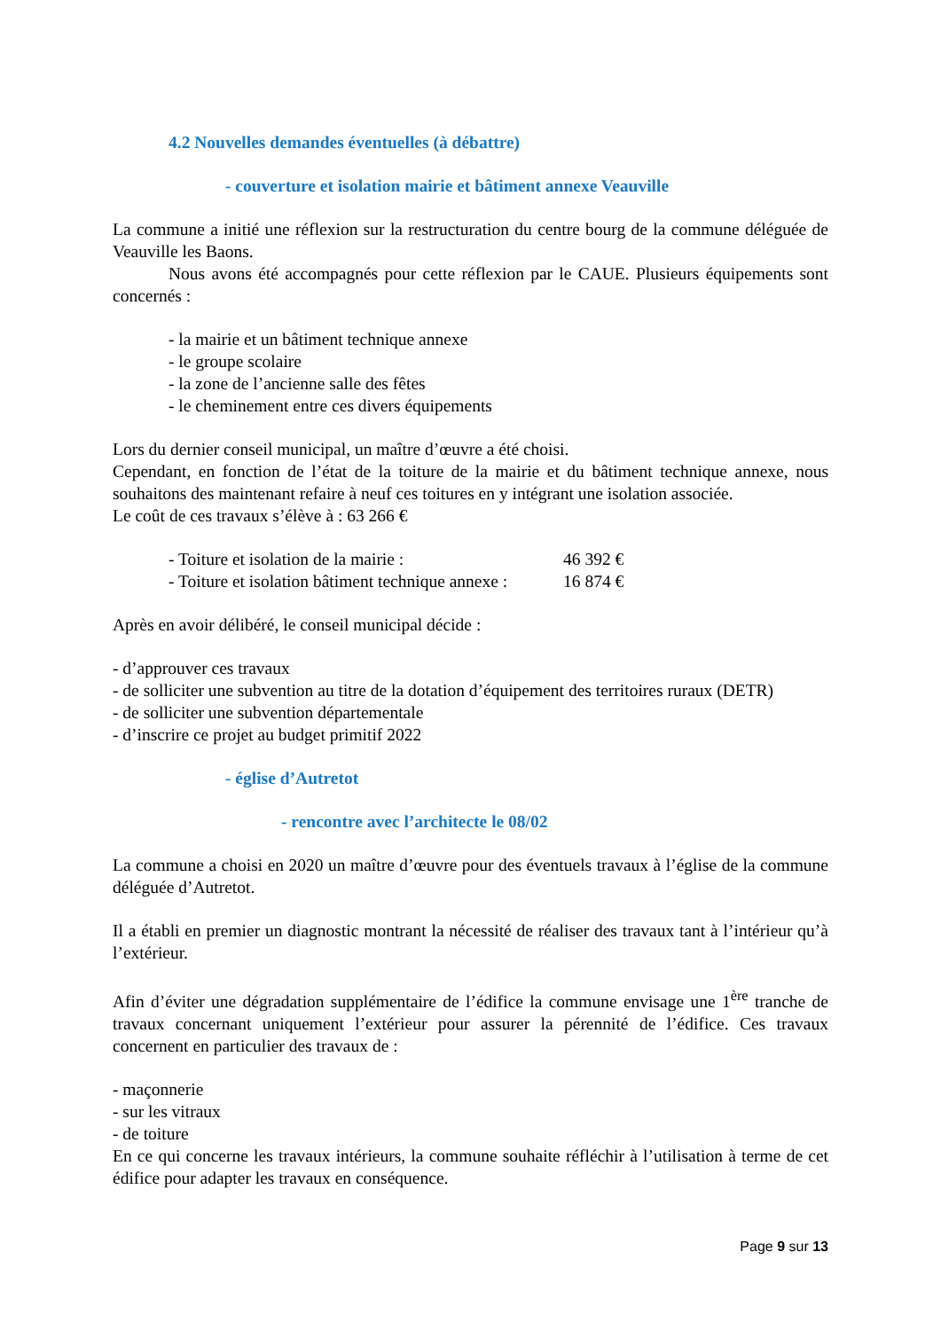4.2 Nouvelles demandes éventuelles (à débattre)
- couverture et isolation mairie et bâtiment annexe Veauville
La commune a initié une réflexion sur la restructuration du centre bourg de la commune déléguée de Veauville les Baons.
Nous avons été accompagnés pour cette réflexion par le CAUE. Plusieurs équipements sont concernés :
- la mairie et un bâtiment technique annexe
- le groupe scolaire
- la zone de l’ancienne salle des fêtes
- le cheminement entre ces divers équipements
Lors du dernier conseil municipal, un maître d’œuvre a été choisi.
Cependant, en fonction de l’état de la toiture de la mairie et du bâtiment technique annexe, nous souhaitons des maintenant refaire à neuf ces toitures en y intégrant une isolation associée.
Le coût de ces travaux s’élève à : 63 266 €
- Toiture et isolation de la mairie : 46 392 €
- Toiture et isolation bâtiment technique annexe : 16 874 €
Après en avoir délibéré, le conseil municipal décide :
- d’approuver ces travaux
- de solliciter une subvention au titre de la dotation d’équipement des territoires ruraux (DETR)
- de solliciter une subvention départementale
- d’inscrire ce projet au budget primitif 2022
- église d’Autretot
- rencontre avec l’architecte le 08/02
La commune a choisi en 2020 un maître d’œuvre pour des éventuels travaux à l’église de la commune déléguée d’Autretot.
Il a établi en premier un diagnostic montrant la nécessité de réaliser des travaux tant à l’intérieur qu’à l’extérieur.
Afin d’éviter une dégradation supplémentaire de l’édifice la commune envisage une 1<sup>ère</sup> tranche de travaux concernant uniquement l’extérieur pour assurer la pérennité de l’édifice. Ces travaux concernent en particulier des travaux de :
- maçonnerie
- sur les vitraux
- de toiture
En ce qui concerne les travaux intérieurs, la commune souhaite réfléchir à l’utilisation à terme de cet édifice pour adapter les travaux en conséquence.
Page 9 sur 13